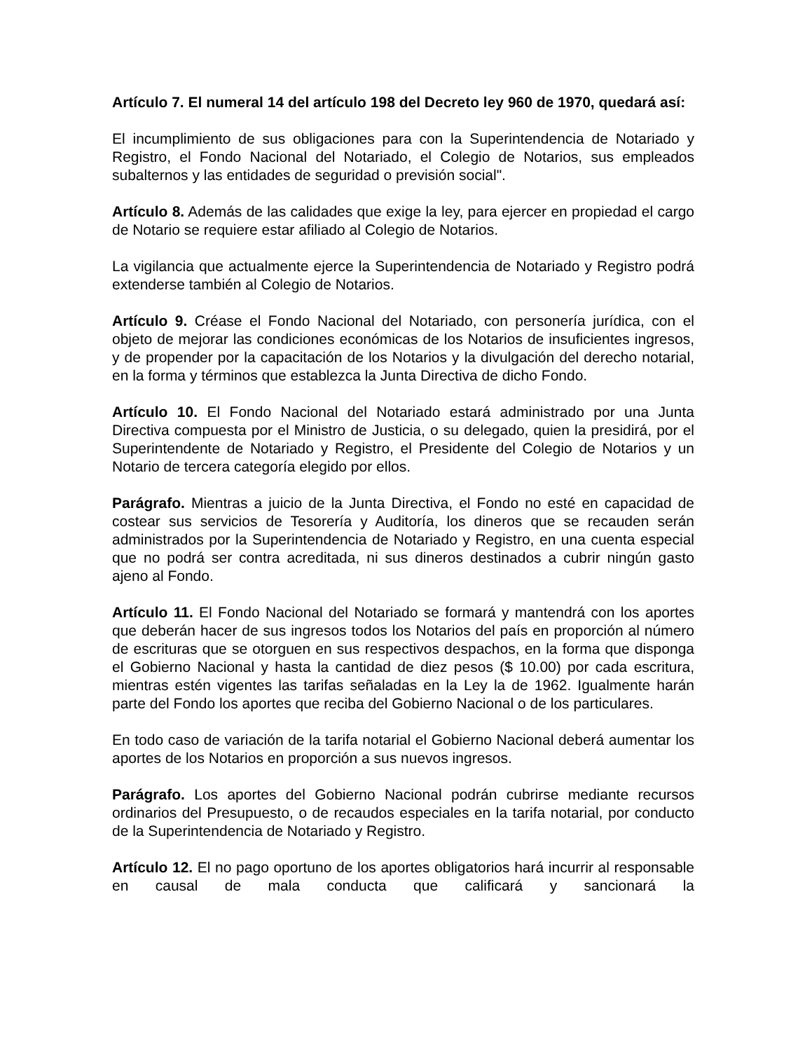Artículo 7. El numeral 14 del artículo 198 del Decreto ley 960 de 1970, quedará así:
El incumplimiento de sus obligaciones para con la Superintendencia de Notariado y Registro, el Fondo Nacional del Notariado, el Colegio de Notarios, sus empleados subalternos y las entidades de seguridad o previsión social".
Artículo 8. Además de las calidades que exige la ley, para ejercer en propiedad el cargo de Notario se requiere estar afiliado al Colegio de Notarios.
La vigilancia que actualmente ejerce la Superintendencia de Notariado y Registro podrá extenderse también al Colegio de Notarios.
Artículo 9. Créase el Fondo Nacional del Notariado, con personería jurídica, con el objeto de mejorar las condiciones económicas de los Notarios de insuficientes ingresos, y de propender por la capacitación de los Notarios y la divulgación del derecho notarial, en la forma y términos que establezca la Junta Directiva de dicho Fondo.
Artículo 10. El Fondo Nacional del Notariado estará administrado por una Junta Directiva compuesta por el Ministro de Justicia, o su delegado, quien la presidirá, por el Superintendente de Notariado y Registro, el Presidente del Colegio de Notarios y un Notario de tercera categoría elegido por ellos.
Parágrafo. Mientras a juicio de la Junta Directiva, el Fondo no esté en capacidad de costear sus servicios de Tesorería y Auditoría, los dineros que se recauden serán administrados por la Superintendencia de Notariado y Registro, en una cuenta especial que no podrá ser contra acreditada, ni sus dineros destinados a cubrir ningún gasto ajeno al Fondo.
Artículo 11. El Fondo Nacional del Notariado se formará y mantendrá con los aportes que deberán hacer de sus ingresos todos los Notarios del país en proporción al número de escrituras que se otorguen en sus respectivos despachos, en la forma que disponga el Gobierno Nacional y hasta la cantidad de diez pesos ($ 10.00) por cada escritura, mientras estén vigentes las tarifas señaladas en la Ley la de 1962. Igualmente harán parte del Fondo los aportes que reciba del Gobierno Nacional o de los particulares.
En todo caso de variación de la tarifa notarial el Gobierno Nacional deberá aumentar los aportes de los Notarios en proporción a sus nuevos ingresos.
Parágrafo. Los aportes del Gobierno Nacional podrán cubrirse mediante recursos ordinarios del Presupuesto, o de recaudos especiales en la tarifa notarial, por conducto de la Superintendencia de Notariado y Registro.
Artículo 12. El no pago oportuno de los aportes obligatorios hará incurrir al responsable en causal de mala conducta que calificará y sancionará la